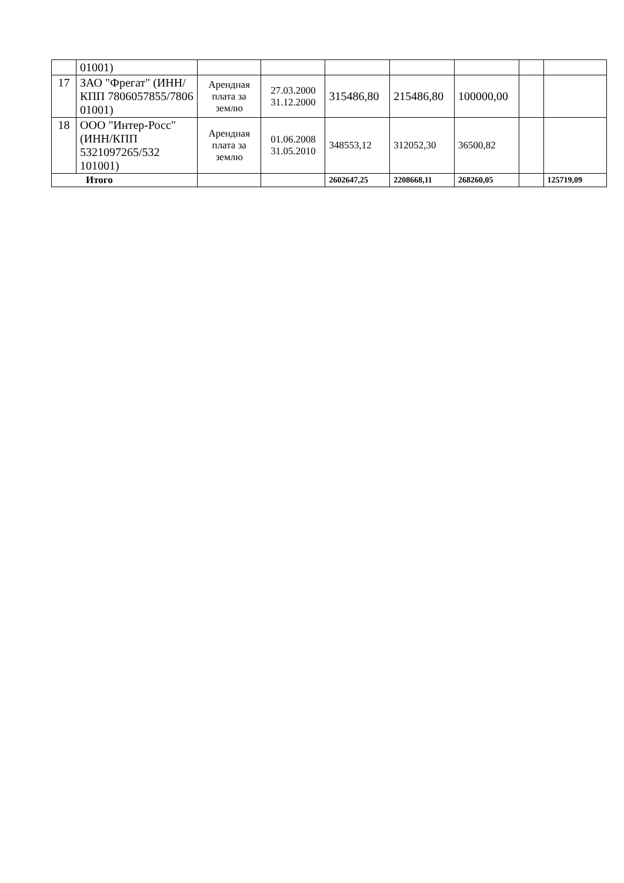| | 01001) | | | | | | | |
| 17 | ЗАО "Фрегат" (ИНН/КПП 7806057855/7806 01001) | Арендная плата за землю | 27.03.2000 31.12.2000 | 315486,80 | 215486,80 | 100000,00 | | |
| 18 | ООО "Интер-Росс" (ИНН/КПП 5321097265/532 101001) | Арендная плата за землю | 01.06.2008 31.05.2010 | 348553,12 | 312052,30 | 36500,82 | | |
| Итого | | | | 2602647,25 | 2208668,11 | 268260,05 | | 125719,09 |